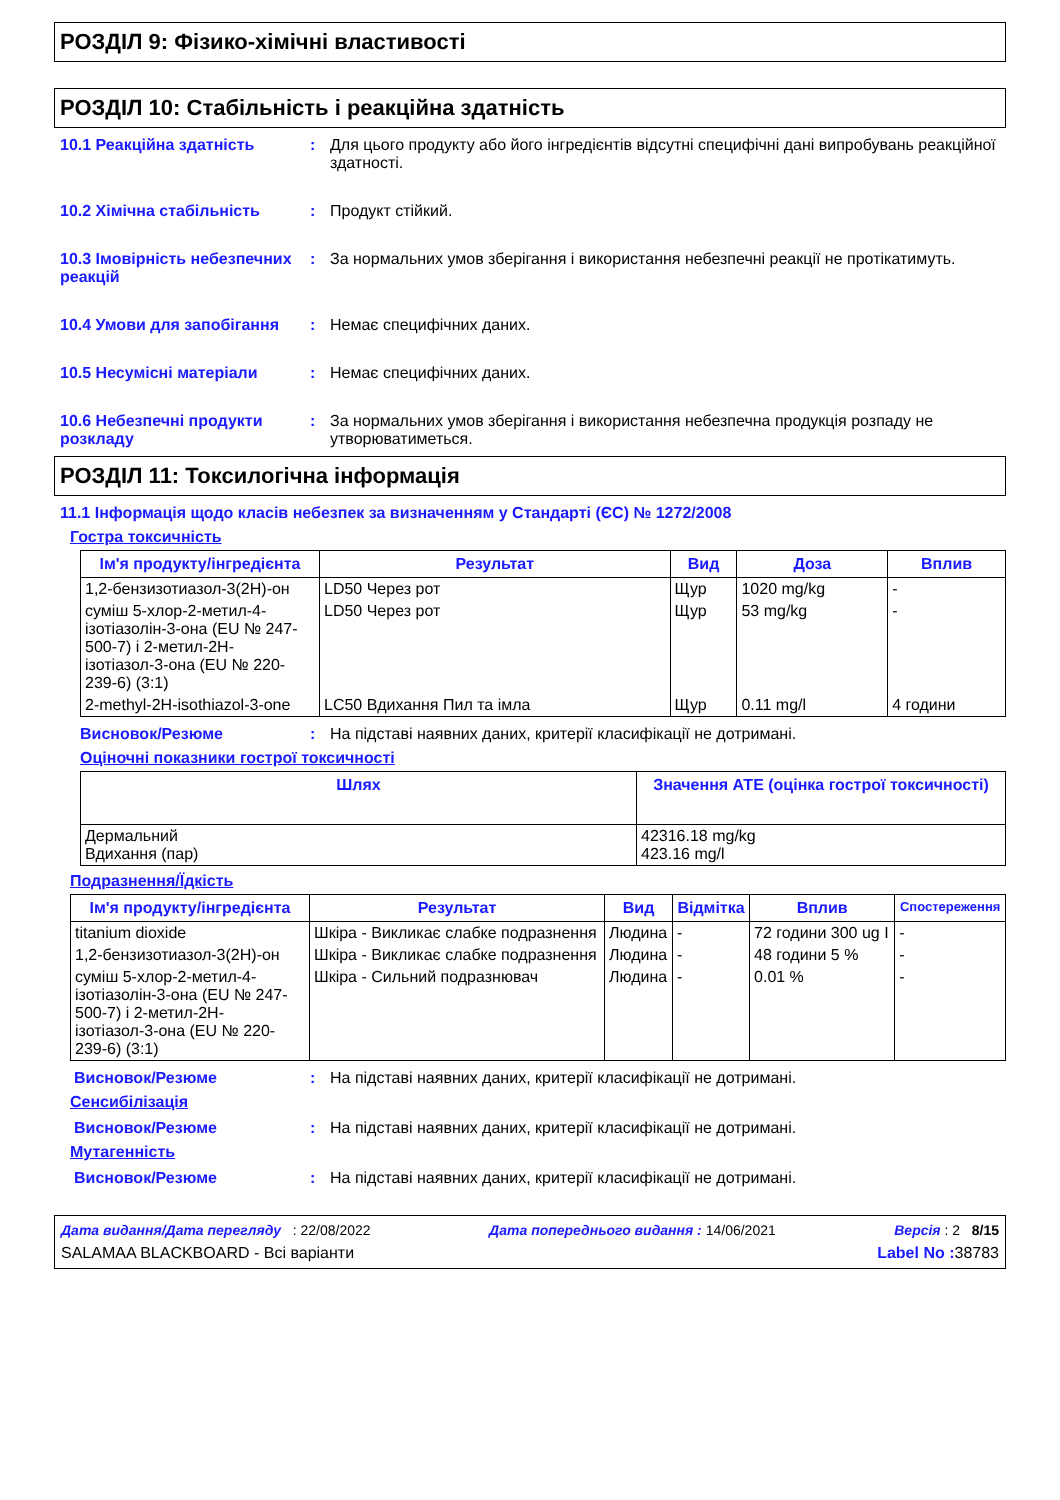РОЗДІЛ 9: Фізико-хімічні властивості
РОЗДІЛ 10: Стабільність і реакційна здатність
10.1 Реакційна здатність : Для цього продукту або його інгредієнтів відсутні специфічні дані випробувань реакційної здатності.
10.2 Хімічна стабільність : Продукт стійкий.
10.3 Імовірність небезпечних реакцій
: За нормальних умов зберігання і використання небезпечні реакції не протікатимуть.
10.4 Умови для запобігання : Немає специфічних даних.
10.5 Несумісні матеріали : Немає специфічних даних.
10.6 Небезпечні продукти розкладу
: За нормальних умов зберігання і використання небезпечна продукція розпаду не утворюватиметься.
РОЗДІЛ 11: Токсилогічна інформація
11.1 Інформація щодо класів небезпек за визначенням у Стандарті (ЄС) № 1272/2008
Гостра токсичність
| Ім'я продукту/інгредієнта | Результат | Вид | Доза | Вплив |
| --- | --- | --- | --- | --- |
| 1,2-бензизотиазол-3(2H)-он | LD50 Через рот | Щур | 1020 mg/kg | - |
| суміш 5-хлор-2-метил-4-ізотіазолін-3-она (EU № 247-500-7) і 2-метил-2H-ізотіазол-3-она (EU № 220-239-6) (3:1) | LD50 Через рот | Щур | 53 mg/kg | - |
| 2-methyl-2H-isothiazol-3-one | LC50 Вдихання Пил та імла | Щур | 0.11 mg/l | 4 години |
Висновок/Резюме : На підставі наявних даних, критерії класифікації не дотримані.
Оціночні показники гострої токсичності
| Шлях | Значення АТЕ (оцінка гострої токсичності) |
| --- | --- |
| Дермальний Вдихання (пар) | 42316.18 mg/kg 423.16 mg/l |
Подразнення/Їдкість
| Ім'я продукту/інгредієнта | Результат | Вид | Відмітка | Вплив | Спостереження |
| --- | --- | --- | --- | --- | --- |
| titanium dioxide | Шкіра - Викликає слабке подразнення | Людина | - | 72 години 300 ug I | - |
| 1,2-бензизотиазол-3(2H)-он | Шкіра - Викликає слабке подразнення | Людина | - | 48 години 5 % | - |
| суміш 5-хлор-2-метил-4-ізотіазолін-3-она (EU № 247-500-7) і 2-метил-2H-ізотіазол-3-она (EU № 220-239-6) (3:1) | Шкіра - Сильний подразнювач | Людина | - | 0.01 % | - |
Висновок/Резюме : На підставі наявних даних, критерії класифікації не дотримані.
Сенсибілізація
Висновок/Резюме : На підставі наявних даних, критерії класифікації не дотримані.
Мутагенність
Висновок/Резюме : На підставі наявних даних, критерії класифікації не дотримані.
Дата видання/Дата перегляду : 22/08/2022 Дата попереднього видання : 14/06/2021 Версія : 2 8/15
SALAMAA BLACKBOARD - Всі варіанти Label No : 38783